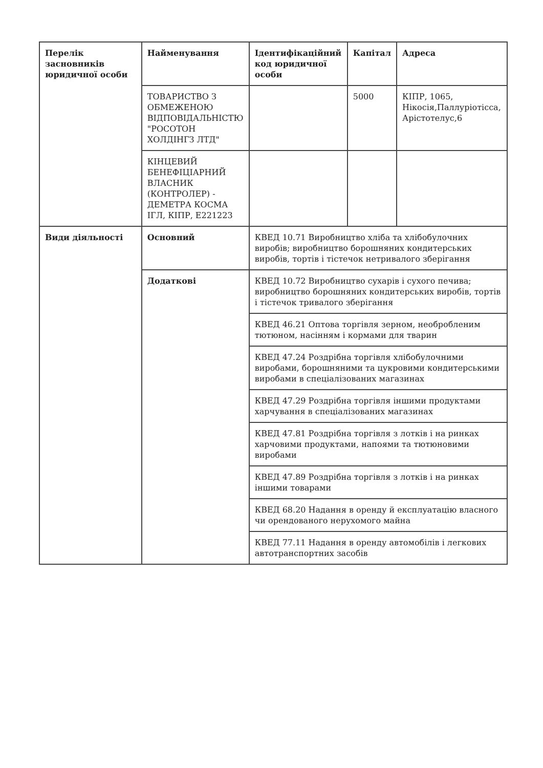| Перелік засновників юридичної особи | Найменування | Ідентифікаційний код юридичної особи | Капітал | Адреса |
| --- | --- | --- | --- | --- |
| | ТОВАРИСТВО З ОБМЕЖЕНОЮ ВІДПОВІДАЛЬНІСТЮ "РОСОТОН ХОЛДІНГЗ ЛТД" | | 5000 | КІПР, 1065, Нікосія,Паллуріотісса, Арістотелус,6 |
| | КІНЦЕВИЙ БЕНЕФІЦІАРНИЙ ВЛАСНИК (КОНТРОЛЕР) - ДЕМЕТРА КОСМА ІГЛ, КІПР, E221223 | | | |
| Види діяльності | Основний | КВЕД 10.71 Виробництво хліба та хлібобулочних виробів; виробництво борошняних кондитерських виробів, тортів і тістечок нетривалого зберігання | | |
| | Додаткові | КВЕД 10.72 Виробництво сухарів і сухого печива; виробництво борошняних кондитерських виробів, тортів і тістечок тривалого зберігання | | |
| | | КВЕД 46.21 Оптова торгівля зерном, необробленим тютюном, насінням і кормами для тварин | | |
| | | КВЕД 47.24 Роздрібна торгівля хлібобулочними виробами, борошняними та цукровими кондитерськими виробами в спеціалізованих магазинах | | |
| | | КВЕД 47.29 Роздрібна торгівля іншими продуктами харчування в спеціалізованих магазинах | | |
| | | КВЕД 47.81 Роздрібна торгівля з лотків і на ринках харчовими продуктами, напоями та тютюновими виробами | | |
| | | КВЕД 47.89 Роздрібна торгівля з лотків і на ринках іншими товарами | | |
| | | КВЕД 68.20 Надання в оренду й експлуатацію власного чи орендованого нерухомого майна | | |
| | | КВЕД 77.11 Надання в оренду автомобілів і легкових автотранспортних засобів | | |